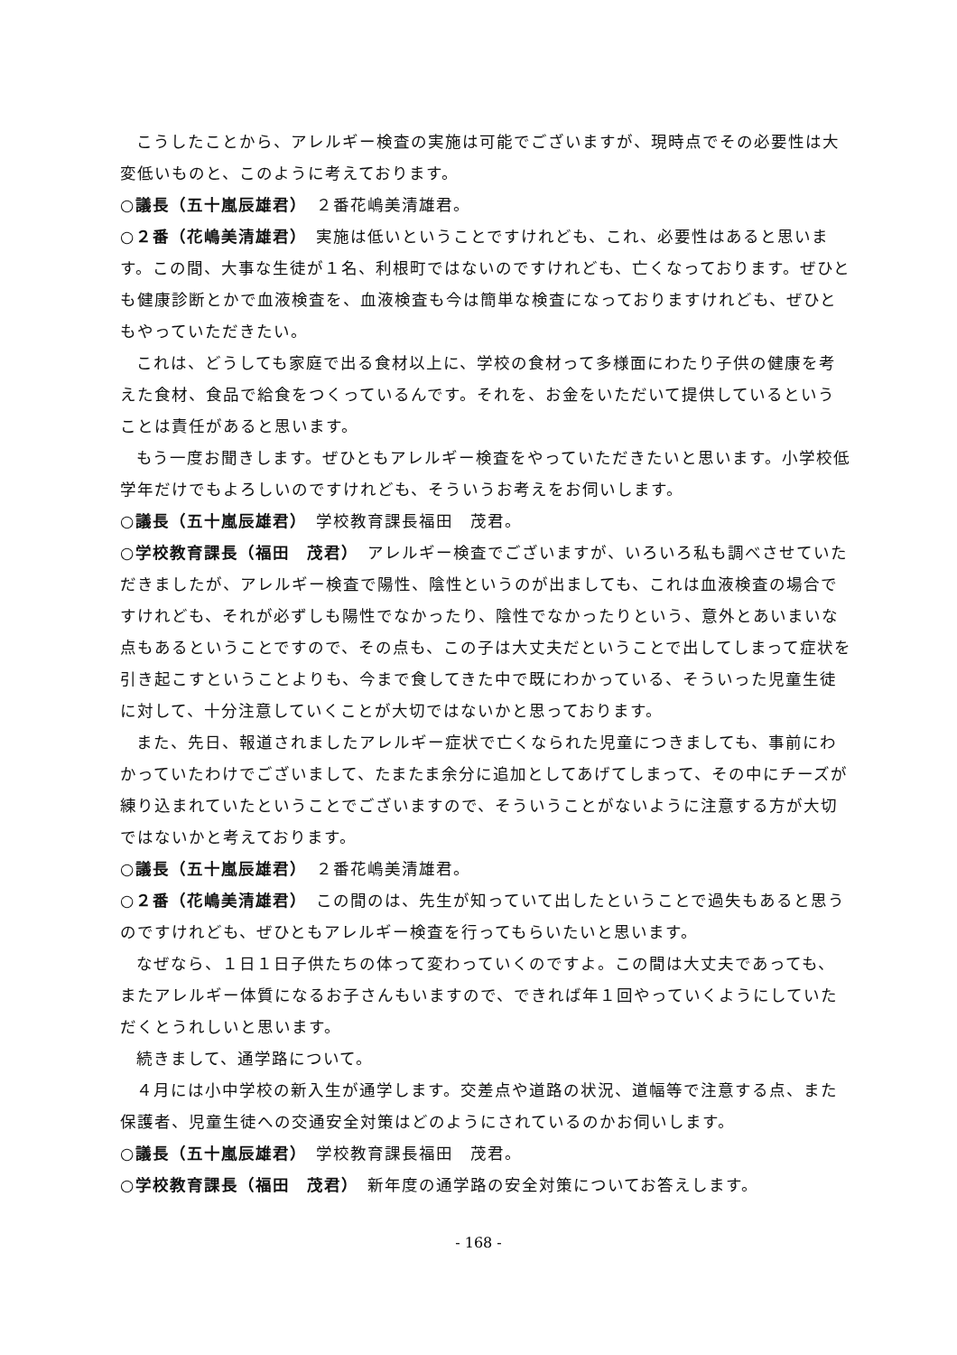こうしたことから、アレルギー検査の実施は可能でございますが、現時点でその必要性は大変低いものと、このように考えております。
○議長（五十嵐辰雄君）　２番花嶋美清雄君。
○２番（花嶋美清雄君）　実施は低いということですけれども、これ、必要性はあると思います。この間、大事な生徒が１名、利根町ではないのですけれども、亡くなっております。ぜひとも健康診断とかで血液検査を、血液検査も今は簡単な検査になっておりますけれども、ぜひともやっていただきたい。
これは、どうしても家庭で出る食材以上に、学校の食材って多様面にわたり子供の健康を考えた食材、食品で給食をつくっているんです。それを、お金をいただいて提供しているということは責任があると思います。
もう一度お聞きします。ぜひともアレルギー検査をやっていただきたいと思います。小学校低学年だけでもよろしいのですけれども、そういうお考えをお伺いします。
○議長（五十嵐辰雄君）　学校教育課長福田　茂君。
○学校教育課長（福田　茂君）　アレルギー検査でございますが、いろいろ私も調べさせていただきましたが、アレルギー検査で陽性、陰性というのが出ましても、これは血液検査の場合ですけれども、それが必ずしも陽性でなかったり、陰性でなかったりという、意外とあいまいな点もあるということですので、その点も、この子は大丈夫だということで出してしまって症状を引き起こすということよりも、今まで食してきた中で既にわかっている、そういった児童生徒に対して、十分注意していくことが大切ではないかと思っております。
また、先日、報道されましたアレルギー症状で亡くなられた児童につきましても、事前にわかっていたわけでございまして、たまたま余分に追加としてあげてしまって、その中にチーズが練り込まれていたということでございますので、そういうことがないように注意する方が大切ではないかと考えております。
○議長（五十嵐辰雄君）　２番花嶋美清雄君。
○２番（花嶋美清雄君）　この間のは、先生が知っていて出したということで過失もあると思うのですけれども、ぜひともアレルギー検査を行ってもらいたいと思います。
なぜなら、１日１日子供たちの体って変わっていくのですよ。この間は大丈夫であっても、またアレルギー体質になるお子さんもいますので、できれば年１回やっていくようにしていただくとうれしいと思います。
続きまして、通学路について。
４月には小中学校の新入生が通学します。交差点や道路の状況、道幅等で注意する点、また保護者、児童生徒への交通安全対策はどのようにされているのかお伺いします。
○議長（五十嵐辰雄君）　学校教育課長福田　茂君。
○学校教育課長（福田　茂君）　新年度の通学路の安全対策についてお答えします。
- 168 -